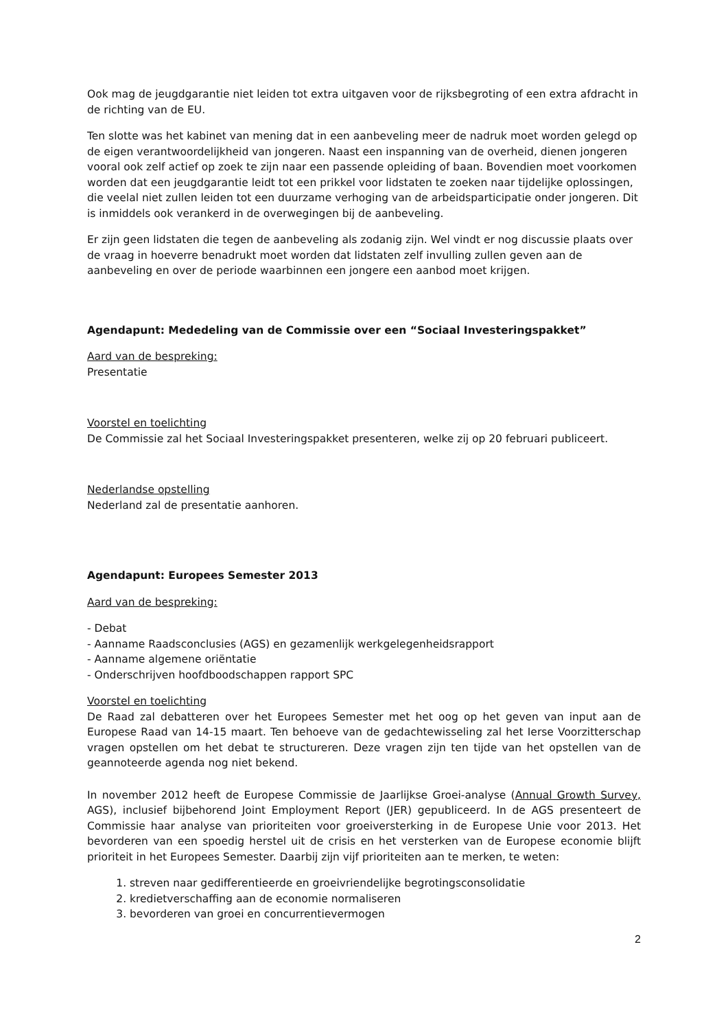Ook mag de jeugdgarantie niet leiden tot extra uitgaven voor de rijksbegroting of een extra afdracht in de richting van de EU.
Ten slotte was het kabinet van mening dat in een aanbeveling meer de nadruk moet worden gelegd op de eigen verantwoordelijkheid van jongeren. Naast een inspanning van de overheid, dienen jongeren vooral ook zelf actief op zoek te zijn naar een passende opleiding of baan. Bovendien moet voorkomen worden dat een jeugdgarantie leidt tot een prikkel voor lidstaten te zoeken naar tijdelijke oplossingen, die veelal niet zullen leiden tot een duurzame verhoging van de arbeidsparticipatie onder jongeren. Dit is inmiddels ook verankerd in de overwegingen bij de aanbeveling.
Er zijn geen lidstaten die tegen de aanbeveling als zodanig zijn. Wel vindt er nog discussie plaats over de vraag in hoeverre benadrukt moet worden dat lidstaten zelf invulling zullen geven aan de aanbeveling en over de periode waarbinnen een jongere een aanbod moet krijgen.
Agendapunt: Mededeling van de Commissie over een “Sociaal Investeringspakket”
Aard van de bespreking:
Presentatie
Voorstel en toelichting
De Commissie zal het Sociaal Investeringspakket presenteren, welke zij op 20 februari publiceert.
Nederlandse opstelling
Nederland zal de presentatie aanhoren.
Agendapunt: Europees Semester 2013
Aard van de bespreking:
- Debat
- Aanname Raadsconclusies (AGS) en gezamenlijk werkgelegenheidsrapport
- Aanname algemene oriëntatie
- Onderschrijven hoofdboodschappen rapport SPC
Voorstel en toelichting
De Raad zal debatteren over het Europees Semester met het oog op het geven van input aan de Europese Raad van 14-15 maart. Ten behoeve van de gedachtewisseling zal het Ierse Voorzitterschap vragen opstellen om het debat te structureren. Deze vragen zijn ten tijde van het opstellen van de geannoteerde agenda nog niet bekend.
In november 2012 heeft de Europese Commissie de Jaarlijkse Groei-analyse (Annual Growth Survey, AGS), inclusief bijbehorend Joint Employment Report (JER) gepubliceerd. In de AGS presenteert de Commissie haar analyse van prioriteiten voor groeiversterking in de Europese Unie voor 2013. Het bevorderen van een spoedig herstel uit de crisis en het versterken van de Europese economie blijft prioriteit in het Europees Semester. Daarbij zijn vijf prioriteiten aan te merken, te weten:
1. streven naar gedifferentieerde en groeivriendelijke begrotingsconsolidatie
2. kredietverschaffing aan de economie normaliseren
3. bevorderen van groei en concurrentievermogen
2